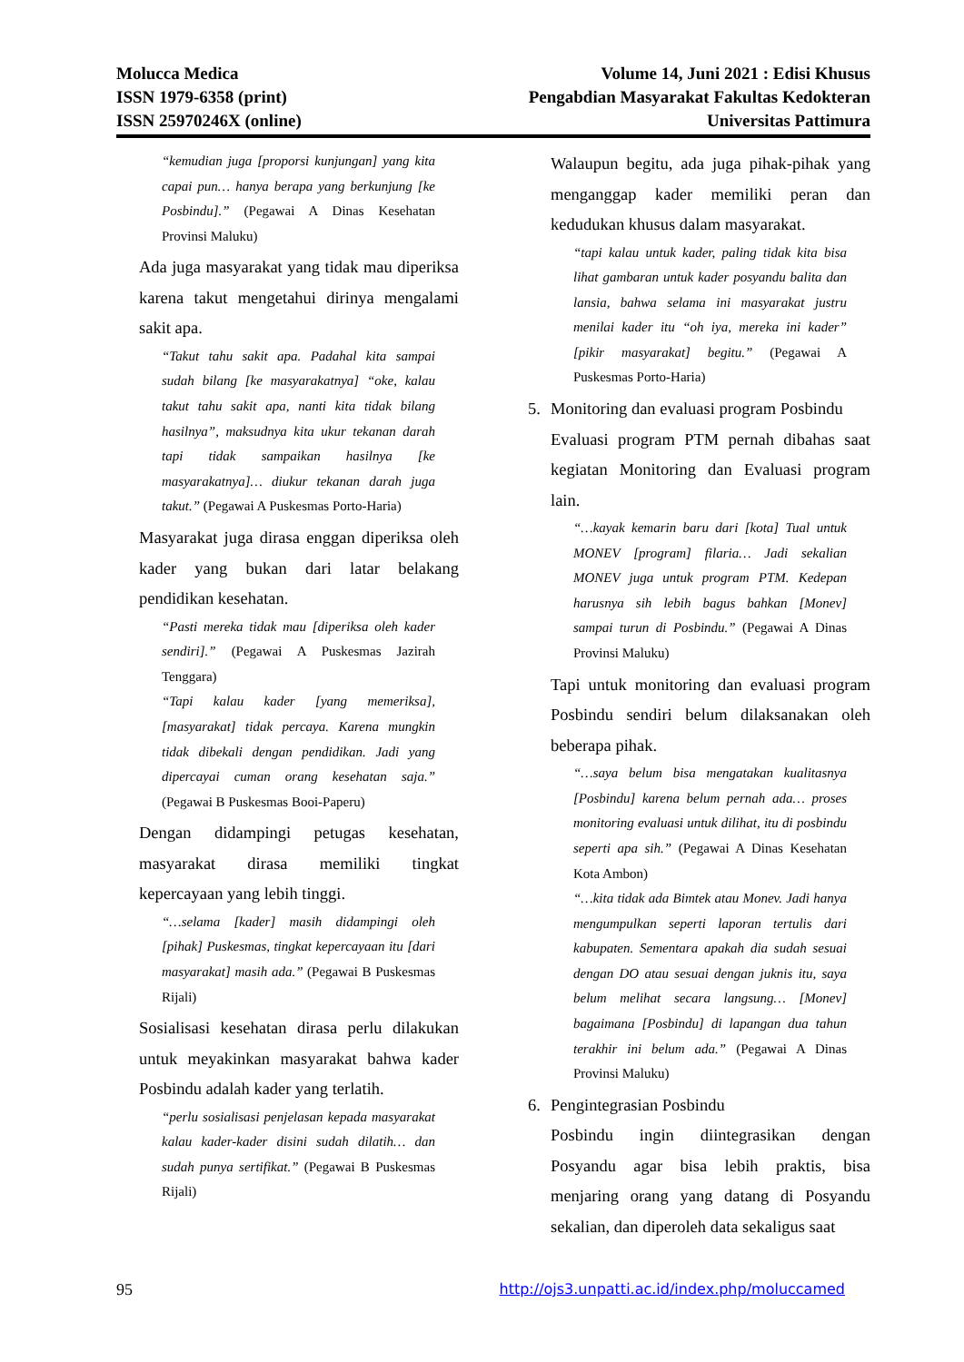Molucca Medica
ISSN 1979-6358 (print)
ISSN 25970246X (online)
Volume 14, Juni 2021 : Edisi Khusus
Pengabdian Masyarakat Fakultas Kedokteran
Universitas Pattimura
“kemudian juga [proporsi kunjungan] yang kita capai pun… hanya berapa yang berkunjung [ke Posbindu].” (Pegawai A Dinas Kesehatan Provinsi Maluku)
Ada juga masyarakat yang tidak mau diperiksa karena takut mengetahui dirinya mengalami sakit apa.
“Takut tahu sakit apa. Padahal kita sampai sudah bilang [ke masyarakatnya] “oke, kalau takut tahu sakit apa, nanti kita tidak bilang hasilnya”, maksudnya kita ukur tekanan darah tapi tidak sampaikan hasilnya [ke masyarakatnya]… diukur tekanan darah juga takut.” (Pegawai A Puskesmas Porto-Haria)
Masyarakat juga dirasa enggan diperiksa oleh kader yang bukan dari latar belakang pendidikan kesehatan.
“Pasti mereka tidak mau [diperiksa oleh kader sendiri].” (Pegawai A Puskesmas Jazirah Tenggara)
“Tapi kalau kader [yang memeriksa], [masyarakat] tidak percaya. Karena mungkin tidak dibekali dengan pendidikan. Jadi yang dipercayai cuman orang kesehatan saja.” (Pegawai B Puskesmas Booi-Paperu)
Dengan didampingi petugas kesehatan, masyarakat dirasa memiliki tingkat kepercayaan yang lebih tinggi.
“…selama [kader] masih didampingi oleh [pihak] Puskesmas, tingkat kepercayaan itu [dari masyarakat] masih ada.” (Pegawai B Puskesmas Rijali)
Sosialisasi kesehatan dirasa perlu dilakukan untuk meyakinkan masyarakat bahwa kader Posbindu adalah kader yang terlatih.
“perlu sosialisasi penjelasan kepada masyarakat kalau kader-kader disini sudah dilatih… dan sudah punya sertifikat.” (Pegawai B Puskesmas Rijali)
Walaupun begitu, ada juga pihak-pihak yang menganggap kader memiliki peran dan kedudukan khusus dalam masyarakat.
“tapi kalau untuk kader, paling tidak kita bisa lihat gambaran untuk kader posyandu balita dan lansia, bahwa selama ini masyarakat justru menilai kader itu “oh iya, mereka ini kader” [pikir masyarakat] begitu.” (Pegawai A Puskesmas Porto-Haria)
5. Monitoring dan evaluasi program Posbindu
Evaluasi program PTM pernah dibahas saat kegiatan Monitoring dan Evaluasi program lain.
“…kayak kemarin baru dari [kota] Tual untuk MONEV [program] filaria… Jadi sekalian MONEV juga untuk program PTM. Kedepan harusnya sih lebih bagus bahkan [Monev] sampai turun di Posbindu.” (Pegawai A Dinas Provinsi Maluku)
Tapi untuk monitoring dan evaluasi program Posbindu sendiri belum dilaksanakan oleh beberapa pihak.
“…saya belum bisa mengatakan kualitasnya [Posbindu] karena belum pernah ada… proses monitoring evaluasi untuk dilihat, itu di posbindu seperti apa sih.” (Pegawai A Dinas Kesehatan Kota Ambon)
“…kita tidak ada Bimtek atau Monev. Jadi hanya mengumpulkan seperti laporan tertulis dari kabupaten. Sementara apakah dia sudah sesuai dengan DO atau sesuai dengan juknis itu, saya belum melihat secara langsung… [Monev] bagaimana [Posbindu] di lapangan dua tahun terakhir ini belum ada.” (Pegawai A Dinas Provinsi Maluku)
6. Pengintegrasian Posbindu
Posbindu ingin diintegrasikan dengan Posyandu agar bisa lebih praktis, bisa menjaring orang yang datang di Posyandu sekalian, dan diperoleh data sekaligus saat
95 http://ojs3.unpatti.ac.id/index.php/moluccamed